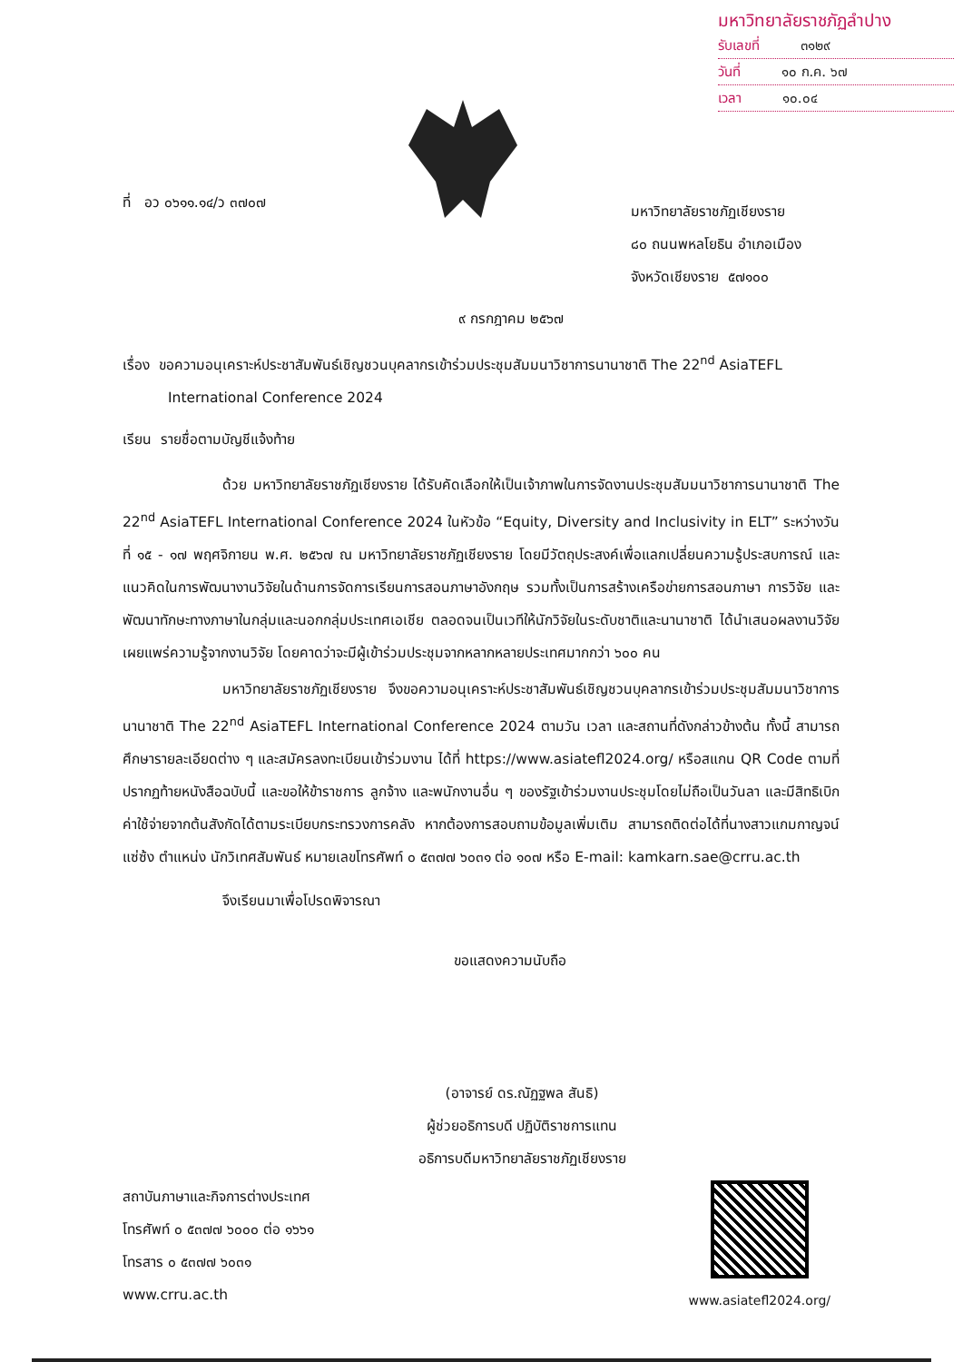มหาวิทยาลัยราชภัฏลำปาง
รับเลขที่ ๓๑๒๙
วันที่ ๑๐ ก.ค. ๖๗
เวลา ๑๐.๐๔
ที่ อว ๐๖๑๑.๑๔/ว ๓๗๐๗ มหาวิทยาลัยราชภัฏเชียงราย
๘๐ ถนนพหลโยธิน อำเภอเมือง
จังหวัดเชียงราย ๕๗๑๐๐
๙ กรกฎาคม ๒๕๖๗
เรื่อง ขอความอนุเคราะห์ประชาสัมพันธ์เชิญชวนบุคลากรเข้าร่วมประชุมสัมมนาวิชาการนานาชาติ The 22<sup>nd</sup> AsiaTEFL International Conference 2024
เรียน รายชื่อตามบัญชีแจ้งท้าย
ด้วย มหาวิทยาลัยราชภัฏเชียงราย ได้รับคัดเลือกให้เป็นเจ้าภาพในการจัดงานประชุมสัมมนาวิชาการนานาชาติ The 22<sup>nd</sup> AsiaTEFL International Conference 2024 ในหัวข้อ “Equity, Diversity and Inclusivity in ELT” ระหว่างวันที่ ๑๕ - ๑๗ พฤศจิกายน พ.ศ. ๒๕๖๗ ณ มหาวิทยาลัยราชภัฏเชียงราย โดยมีวัตถุประสงค์เพื่อแลกเปลี่ยนความรู้ประสบการณ์ และแนวคิดในการพัฒนางานวิจัยในด้านการจัดการเรียนการสอนภาษาอังกฤษ รวมทั้งเป็นการสร้างเครือข่ายการสอนภาษา การวิจัย และพัฒนาทักษะทางภาษาในกลุ่มและนอกกลุ่มประเทศเอเชีย ตลอดจนเป็นเวทีให้นักวิจัยในระดับชาติและนานาชาติ ได้นำเสนอผลงานวิจัยเผยแพร่ความรู้จากงานวิจัย โดยคาดว่าจะมีผู้เข้าร่วมประชุมจากหลากหลายประเทศมากกว่า ๖๐๐ คน
มหาวิทยาลัยราชภัฏเชียงราย จึงขอความอนุเคราะห์ประชาสัมพันธ์เชิญชวนบุคลากรเข้าร่วมประชุมสัมมนาวิชาการนานาชาติ The 22<sup>nd</sup> AsiaTEFL International Conference 2024 ตามวัน เวลา และสถานที่ดังกล่าวข้างต้น ทั้งนี้ สามารถศึกษารายละเอียดต่าง ๆ และสมัครลงทะเบียนเข้าร่วมงาน ได้ที่ https://www.asiatefl2024.org/ หรือสแกน QR Code ตามที่ปรากฏท้ายหนังสือฉบับนี้ และขอให้ข้าราชการ ลูกจ้าง และพนักงานอื่น ๆ ของรัฐเข้าร่วมงานประชุมโดยไม่ถือเป็นวันลา และมีสิทธิเบิกค่าใช้จ่ายจากต้นสังกัดได้ตามระเบียบกระทรวงการคลัง หากต้องการสอบถามข้อมูลเพิ่มเติม สามารถติดต่อได้ที่นางสาวแกมกาญจน์ แซ่ซ้ง ตำแหน่ง นักวิเทศสัมพันธ์ หมายเลขโทรศัพท์ ๐ ๕๓๗๗ ๖๐๓๑ ต่อ ๑๐๗ หรือ E-mail: kamkarn.sae@crru.ac.th
จึงเรียนมาเพื่อโปรดพิจารณา
ขอแสดงความนับถือ
(อาจารย์ ดร.ณัฏฐพล สันธิ)
ผู้ช่วยอธิการบดี ปฏิบัติราชการแทน
อธิการบดีมหาวิทยาลัยราชภัฏเชียงราย
สถาบันภาษาและกิจการต่างประเทศ
โทรศัพท์ ๐ ๕๓๗๗ ๖๐๐๐ ต่อ ๑๖๖๑
โทรสาร ๐ ๕๓๗๗ ๖๐๓๑
www.crru.ac.th
www.asiatefl2024.org/